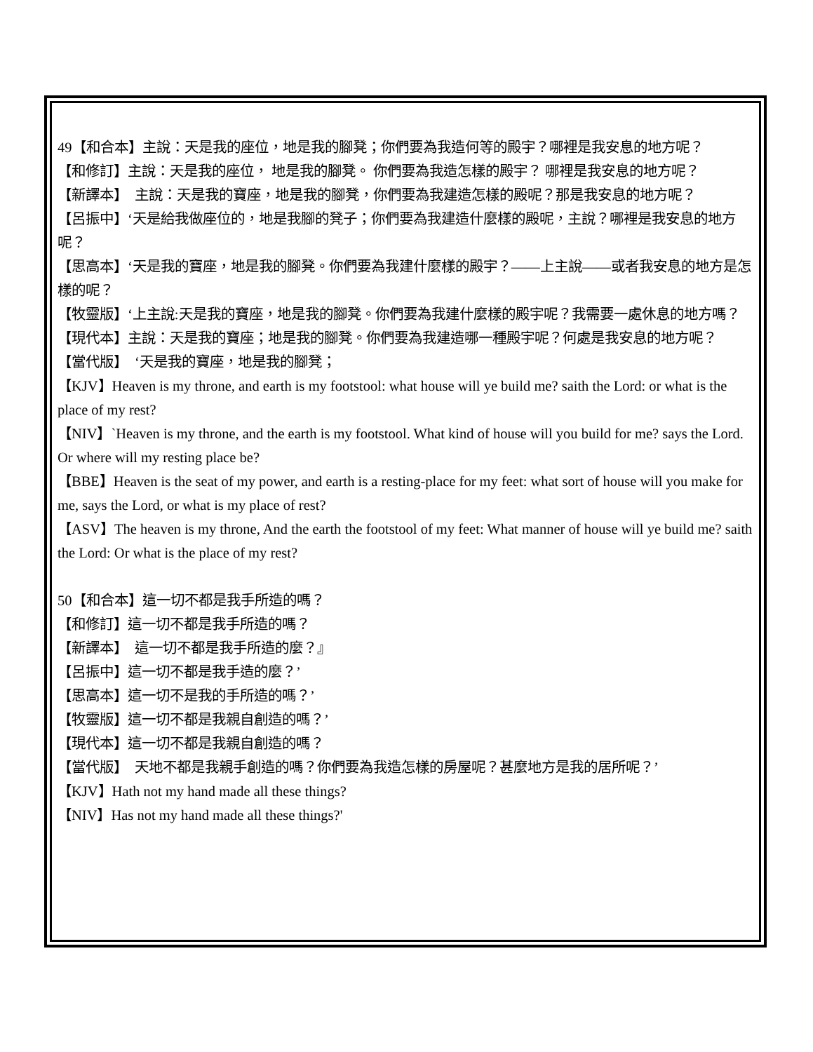49【和合本】主說：天是我的座位，地是我的腳凳；你們要為我造何等的殿宇？哪裡是我安息的地方呢？
【和修訂】主說：天是我的座位， 地是我的腳凳。 你們要為我造怎樣的殿宇？ 哪裡是我安息的地方呢？
【新譯本】　主說：天是我的寶座，地是我的腳凳，你們要為我建造怎樣的殿呢？那是我安息的地方呢？
【呂振中】‘天是給我做座位的，地是我腳的凳子；你們要為我建造什麼樣的殿呢，主說？哪裡是我安息的地方呢？
【思高本】‘天是我的寶座，地是我的腳凳。你們要為我建什麼樣的殿宇？——上主說——或者我安息的地方是怎樣的呢？
【牧靈版】‘上主說:天是我的寶座，地是我的腳凳。你們要為我建什麼樣的殿宇呢？我需要一處休息的地方嗎？
【現代本】主說：天是我的寶座；地是我的腳凳。你們要為我建造哪一種殿宇呢？何處是我安息的地方呢？
【當代版】　‘天是我的寶座，地是我的腳凳；
【KJV】Heaven is my throne, and earth is my footstool: what house will ye build me? saith the Lord: or what is the place of my rest?
【NIV】`Heaven is my throne, and the earth is my footstool. What kind of house will you build for me? says the Lord. Or where will my resting place be?
【BBE】Heaven is the seat of my power, and earth is a resting-place for my feet: what sort of house will you make for me, says the Lord, or what is my place of rest?
【ASV】The heaven is my throne, And the earth the footstool of my feet: What manner of house will ye build me? saith the Lord: Or what is the place of my rest?
50【和合本】這一切不都是我手所造的嗎？
【和修訂】這一切不都是我手所造的嗎？
【新譯本】　這一切不都是我手所造的麼？』
【呂振中】這一切不都是我手造的麼？’
【思高本】這一切不是我的手所造的嗎？’
【牧靈版】這一切不都是我親自創造的嗎？’
【現代本】這一切不都是我親自創造的嗎？
【當代版】　天地不都是我親手創造的嗎？你們要為我造怎樣的房屋呢？甚麼地方是我的居所呢？’
【KJV】Hath not my hand made all these things?
【NIV】Has not my hand made all these things?'